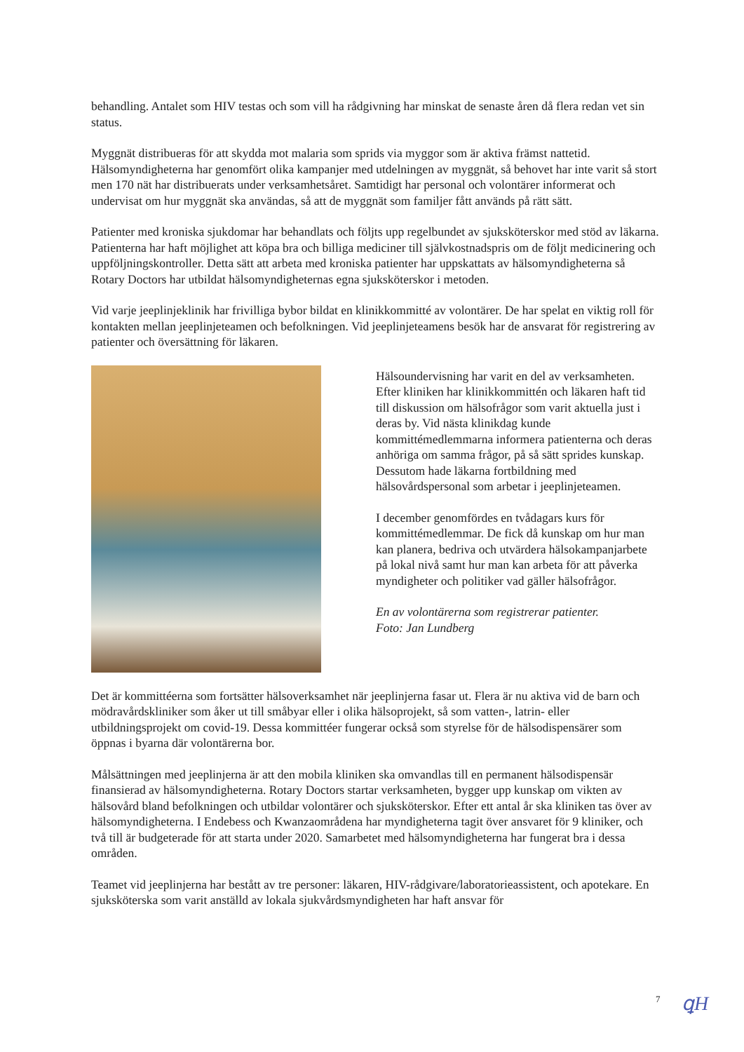behandling. Antalet som HIV testas och som vill ha rådgivning har minskat de senaste åren då flera redan vet sin status.
Myggnät distribueras för att skydda mot malaria som sprids via myggor som är aktiva främst nattetid. Hälsomyndigheterna har genomfört olika kampanjer med utdelningen av myggnät, så behovet har inte varit så stort men 170 nät har distribuerats under verksamhetsåret. Samtidigt har personal och volontärer informerat och undervisat om hur myggnät ska användas, så att de myggnät som familjer fått används på rätt sätt.
Patienter med kroniska sjukdomar har behandlats och följts upp regelbundet av sjuksköterskor med stöd av läkarna. Patienterna har haft möjlighet att köpa bra och billiga mediciner till självkostnadspris om de följt medicinering och uppföljningskontroller. Detta sätt att arbeta med kroniska patienter har uppskattats av hälsomyndigheterna så Rotary Doctors har utbildat hälsomyndigheternas egna sjuksköterskor i metoden.
Vid varje jeeplinjeklinik har frivilliga bybor bildat en klinikkommitté av volontärer. De har spelat en viktig roll för kontakten mellan jeeplinjeteamen och befolkningen. Vid jeeplinjeteamens besök har de ansvarat för registrering av patienter och översättning för läkaren.
Hälsoundervisning har varit en del av verksamheten. Efter kliniken har klinikkommittén och läkaren haft tid till diskussion om hälsofrågor som varit aktuella just i deras by. Vid nästa klinikdag kunde kommittémedlemmarna informera patienterna och deras anhöriga om samma frågor, på så sätt sprides kunskap. Dessutom hade läkarna fortbildning med hälsovårdspersonal som arbetar i jeeplinjeteamen.
I december genomfördes en tvådagars kurs för kommittémedlemmar. De fick då kunskap om hur man kan planera, bedriva och utvärdera hälsokampanjarbete på lokal nivå samt hur man kan arbeta för att påverka myndigheter och politiker vad gäller hälsofrågor.
En av volontärerna som registrerar patienter.
Foto: Jan Lundberg
Det är kommittéerna som fortsätter hälsoverksamhet när jeeplinjerna fasar ut. Flera är nu aktiva vid de barn och mödravårdskliniker som åker ut till småbyar eller i olika hälsoprojekt, så som vatten-, latrin- eller utbildningsprojekt om covid-19. Dessa kommittéer fungerar också som styrelse för de hälsodispensärer som öppnas i byarna där volontärerna bor.
Målsättningen med jeeplinjerna är att den mobila kliniken ska omvandlas till en permanent hälsodispensär finansierad av hälsomyndigheterna. Rotary Doctors startar verksamheten, bygger upp kunskap om vikten av hälsovård bland befolkningen och utbildar volontärer och sjuksköterskor. Efter ett antal år ska kliniken tas över av hälsomyndigheterna. I Endebess och Kwanzaområdena har myndigheterna tagit över ansvaret för 9 kliniker, och två till är budgeterade för att starta under 2020. Samarbetet med hälsomyndigheterna har fungerat bra i dessa områden.
Teamet vid jeeplinjerna har bestått av tre personer: läkaren, HIV-rådgivare/laboratorieassistent, och apotekare. En sjuksköterska som varit anställd av lokala sjukvårdsmyndigheten har haft ansvar för
7 ꝗH